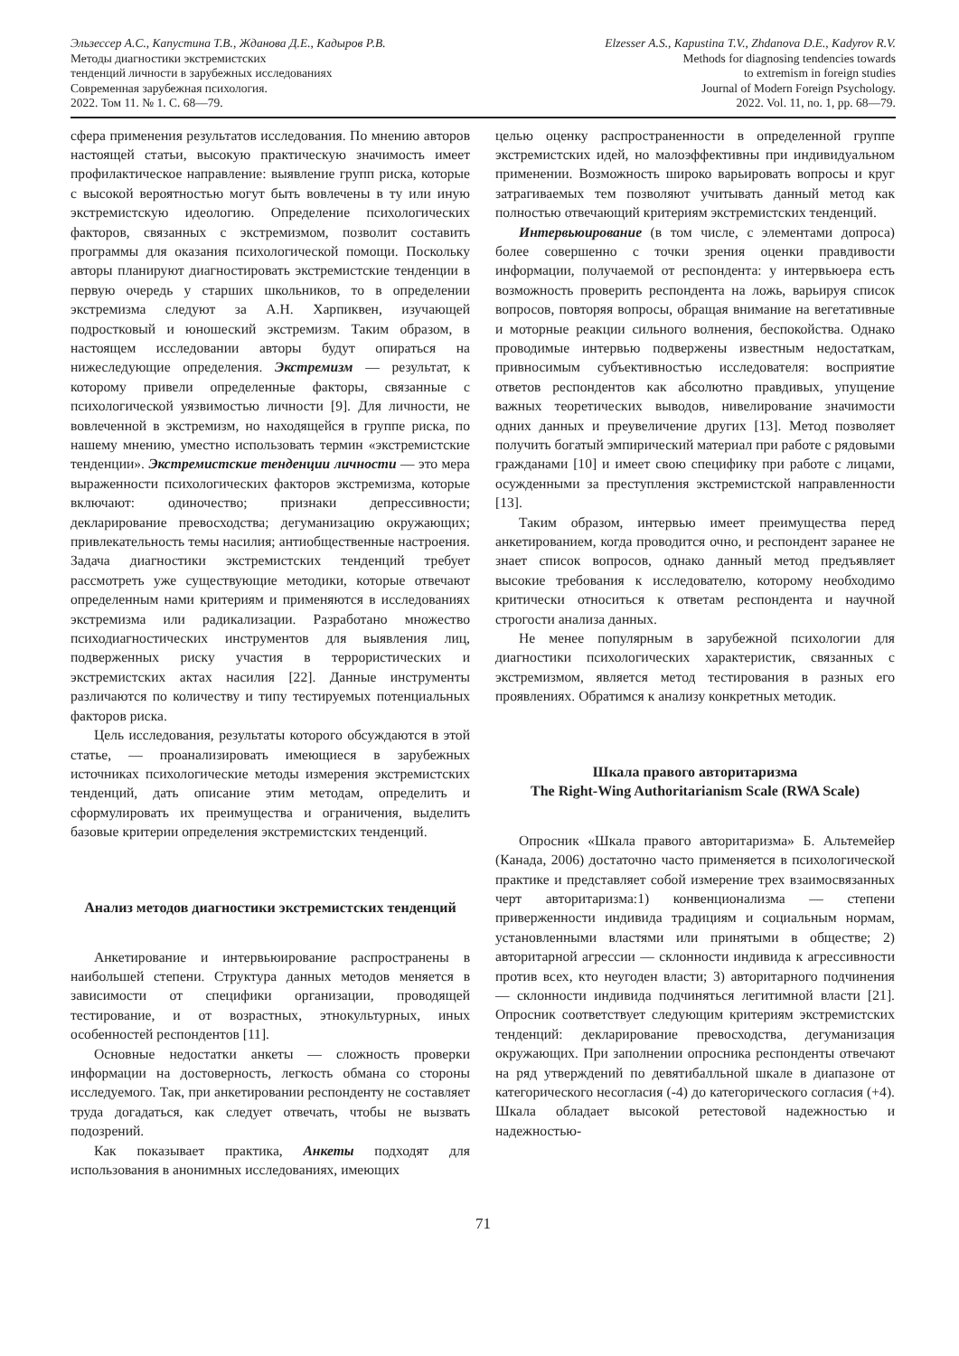Эльзессер А.С., Капустина Т.В., Жданова Д.Е., Кадыров Р.В.
Методы диагностики экстремистских
тенденций личности в зарубежных исследованиях
Современная зарубежная психология.
2022. Том 11. № 1. С. 68—79.
Elzesser A.S., Kapustina T.V., Zhdanova D.E., Kadyrov R.V.
Methods for diagnosing tendencies towards
to extremism in foreign studies
Journal of Modern Foreign Psychology.
2022. Vol. 11, no. 1, pp. 68—79.
сфера применения результатов исследования. По мнению авторов настоящей статьи, высокую практическую значимость имеет профилактическое направление: выявление групп риска, которые с высокой вероятностью могут быть вовлечены в ту или иную экстремистскую идеологию. Определение психологических факторов, связанных с экстремизмом, позволит составить программы для оказания психологической помощи. Поскольку авторы планируют диагностировать экстремистские тенденции в первую очередь у старших школьников, то в определении экстремизма следуют за А.Н. Харпиквен, изучающей подростковый и юношеский экстремизм. Таким образом, в настоящем исследовании авторы будут опираться на нижеследующие определения. Экстремизм — результат, к которому привели определенные факторы, связанные с психологической уязвимостью личности [9]. Для личности, не вовлеченной в экстремизм, но находящейся в группе риска, по нашему мнению, уместно использовать термин «экстремистские тенденции». Экстремистские тенденции личности — это мера выраженности психологических факторов экстремизма, которые включают: одиночество; признаки депрессивности; декларирование превосходства; дегуманизацию окружающих; привлекательность темы насилия; антиобщественные настроения. Задача диагностики экстремистских тенденций требует рассмотреть уже существующие методики, которые отвечают определенным нами критериям и применяются в исследованиях экстремизма или радикализации. Разработано множество психодиагностических инструментов для выявления лиц, подверженных риску участия в террористических и экстремистских актах насилия [22]. Данные инструменты различаются по количеству и типу тестируемых потенциальных факторов риска.
Цель исследования, результаты которого обсуждаются в этой статье, — проанализировать имеющиеся в зарубежных источниках психологические методы измерения экстремистских тенденций, дать описание этим методам, определить и сформулировать их преимущества и ограничения, выделить базовые критерии определения экстремистских тенденций.
Анализ методов диагностики экстремистских тенденций
Анкетирование и интервьюирование распространены в наибольшей степени. Структура данных методов меняется в зависимости от специфики организации, проводящей тестирование, и от возрастных, этнокультурных, иных особенностей респондентов [11].
Основные недостатки анкеты — сложность проверки информации на достоверность, легкость обмана со стороны исследуемого. Так, при анкетировании респонденту не составляет труда догадаться, как следует отвечать, чтобы не вызвать подозрений.
Как показывает практика, Анкеты подходят для использования в анонимных исследованиях, имеющих
целью оценку распространенности в определенной группе экстремистских идей, но малоэффективны при индивидуальном применении. Возможность широко варьировать вопросы и круг затрагиваемых тем позволяют учитывать данный метод как полностью отвечающий критериям экстремистских тенденций.
Интервьюирование (в том числе, с элементами допроса) более совершенно с точки зрения оценки правдивости информации, получаемой от респондента: у интервьюера есть возможность проверить респондента на ложь, варьируя список вопросов, повторяя вопросы, обращая внимание на вегетативные и моторные реакции сильного волнения, беспокойства. Однако проводимые интервью подвержены известным недостаткам, привносимым субъективностью исследователя: восприятие ответов респондентов как абсолютно правдивых, упущение важных теоретических выводов, нивелирование значимости одних данных и преувеличение других [13]. Метод позволяет получить богатый эмпирический материал при работе с рядовыми гражданами [10] и имеет свою специфику при работе с лицами, осужденными за преступления экстремистской направленности [13].
Таким образом, интервью имеет преимущества перед анкетированием, когда проводится очно, и респондент заранее не знает список вопросов, однако данный метод предъявляет высокие требования к исследователю, которому необходимо критически относиться к ответам респондента и научной строгости анализа данных.
Не менее популярным в зарубежной психологии для диагностики психологических характеристик, связанных с экстремизмом, является метод тестирования в разных его проявлениях. Обратимся к анализу конкретных методик.
Шкала правого авторитаризма
The Right-Wing Authoritarianism Scale (RWA Scale)
Опросник «Шкала правого авторитаризма» Б. Альтемейер (Канада, 2006) достаточно часто применяется в психологической практике и представляет собой измерение трех взаимосвязанных черт авторитаризма:1) конвенционализма — степени приверженности индивида традициям и социальным нормам, установленными властями или принятыми в обществе; 2) авторитарной агрессии — склонности индивида к агрессивности против всех, кто неугоден власти; 3) авторитарного подчинения — склонности индивида подчиняться легитимной власти [21]. Опросник соответствует следующим критериям экстремистских тенденций: декларирование превосходства, дегуманизация окружающих. При заполнении опросника респонденты отвечают на ряд утверждений по девятибалльной шкале в диапазоне от категорического несогласия (-4) до категорического согласия (+4). Шкала обладает высокой ретестовой надежностью и надежностью-
71